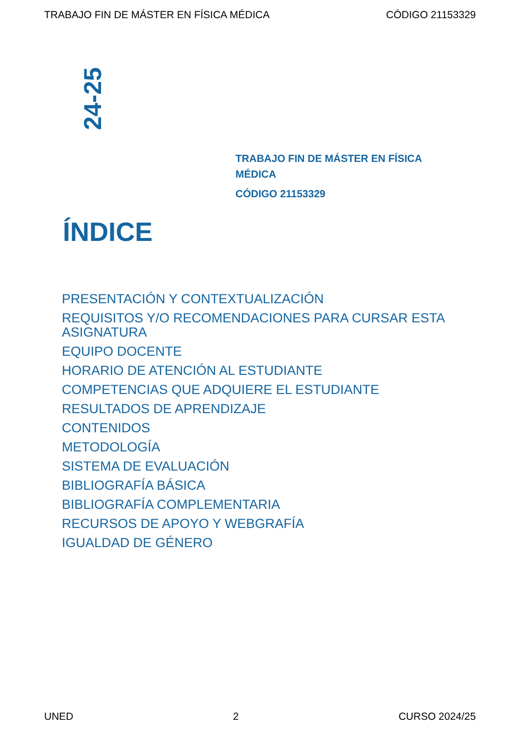TRABAJO FIN DE MÁSTER EN FÍSICA MÉDICA CÓDIGO 21153329
24-25
TRABAJO FIN DE MÁSTER EN FÍSICA MÉDICA
CÓDIGO 21153329
ÍNDICE
PRESENTACIÓN Y CONTEXTUALIZACIÓN
REQUISITOS Y/O RECOMENDACIONES PARA CURSAR ESTA ASIGNATURA
EQUIPO DOCENTE
HORARIO DE ATENCIÓN AL ESTUDIANTE
COMPETENCIAS QUE ADQUIERE EL ESTUDIANTE
RESULTADOS DE APRENDIZAJE
CONTENIDOS
METODOLOGÍA
SISTEMA DE EVALUACIÓN
BIBLIOGRAFÍA BÁSICA
BIBLIOGRAFÍA COMPLEMENTARIA
RECURSOS DE APOYO Y WEBGRAFÍA
IGUALDAD DE GÉNERO
UNED 2 CURSO 2024/25